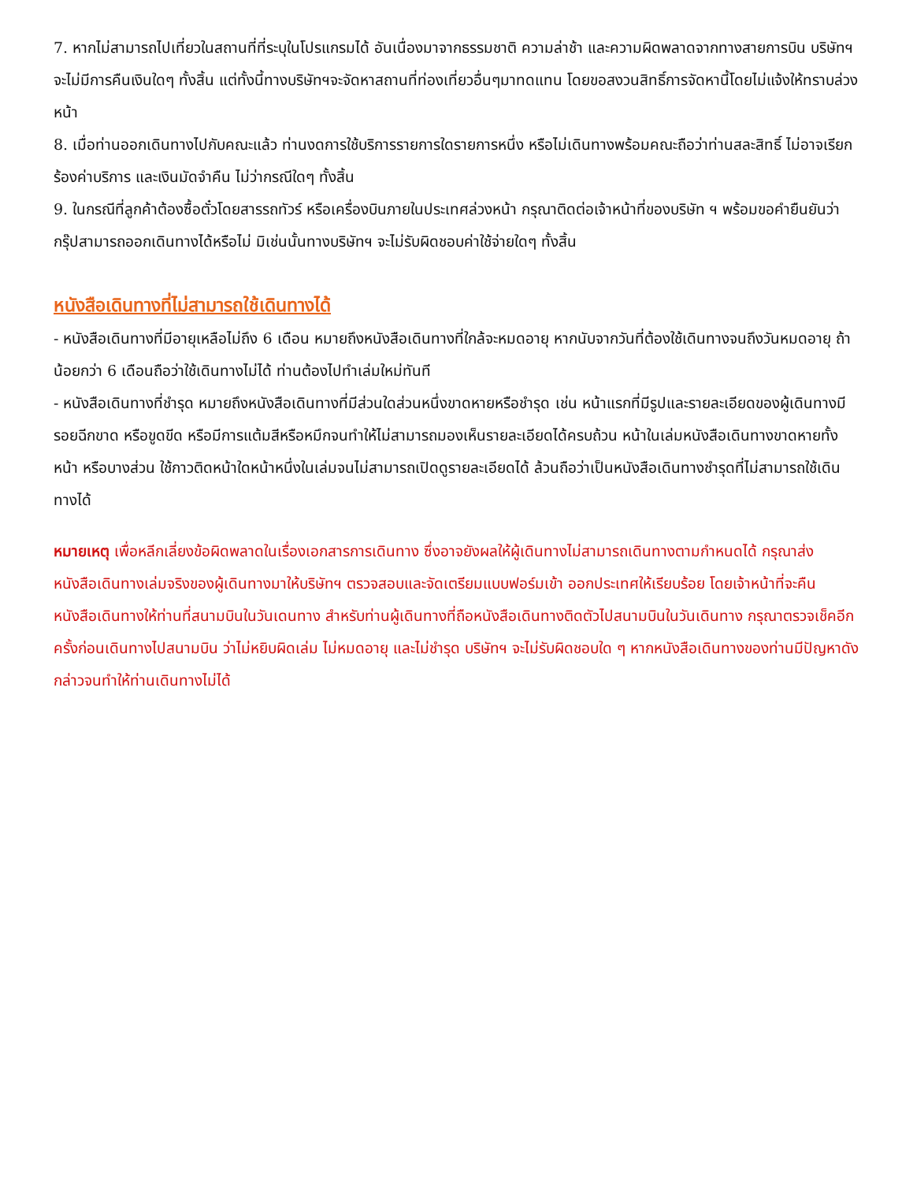7. หากไม่สามารถไปเที่ยวในสถานที่ที่ระบุในโปรแกรมได้ อันเนื่องมาจากธรรมชาติ ความล่าช้า และความผิดพลาดจากทางสายการบิน บริษัทฯ จะไม่มีการคืนเงินใดๆ ทั้งสิ้น แต่ทั้งนี้ทางบริษัทฯจะจัดหาสถานที่ท่องเที่ยวอื่นๆมาทดแทน โดยขอสงวนสิทธิ์การจัดหานี้โดยไม่แจ้งให้ทราบล่วงหน้า
8. เมื่อท่านออกเดินทางไปกับคณะแล้ว ท่านงดการใช้บริการรายการใดรายการหนึ่ง หรือไม่เดินทางพร้อมคณะถือว่าท่านสละสิทธิ์ ไม่อาจเรียกร้องค่าบริการ และเงินมัดจำคืน ไม่ว่ากรณีใดๆ ทั้งสิ้น
9. ในกรณีที่ลูกค้าต้องซื้อตั๋วโดยสารรถทัวร์ หรือเครื่องบินภายในประเทศล่วงหน้า กรุณาติดต่อเจ้าหน้าที่ของบริษัท ฯ พร้อมขอคำยืนยันว่ากรุ๊ปสามารถออกเดินทางได้หรือไม่ มิเช่นนั้นทางบริษัทฯ จะไม่รับผิดชอบค่าใช้จ่ายใดๆ ทั้งสิ้น
หนังสือเดินทางที่ไม่สามารถใช้เดินทางได้
- หนังสือเดินทางที่มีอายุเหลือไม่ถึง 6 เดือน หมายถึงหนังสือเดินทางที่ใกล้จะหมดอายุ หากนับจากวันที่ต้องใช้เดินทางจนถึงวันหมดอายุ ถ้าน้อยกว่า 6 เดือนถือว่าใช้เดินทางไม่ได้ ท่านต้องไปทำเล่มใหม่ทันที
- หนังสือเดินทางที่ชำรุด หมายถึงหนังสือเดินทางที่มีส่วนใดส่วนหนึ่งขาดหายหรือชำรุด เช่น หน้าแรกที่มีรูปและรายละเอียดของผู้เดินทางมีรอยฉีกขาด หรือขูดขีด หรือมีการแต้มสีหรือหมึกจนทำให้ไม่สามารถมองเห็นรายละเอียดได้ครบถ้วน หน้าในเล่มหนังสือเดินทางขาดหายทั้งหน้า หรือบางส่วน ใช้กาวติดหน้าใดหน้าหนึ่งในเล่มจนไม่สามารถเปิดดูรายละเอียดได้ ล้วนถือว่าเป็นหนังสือเดินทางชำรุดที่ไม่สามารถใช้เดินทางได้
หมายเหตุ เพื่อหลีกเลี่ยงข้อผิดพลาดในเรื่องเอกสารการเดินทาง ซึ่งอาจยังผลให้ผู้เดินทางไม่สามารถเดินทางตามกำหนดได้ กรุณาส่งหนังสือเดินทางเล่มจริงของผู้เดินทางมาให้บริษัทฯ ตรวจสอบและจัดเตรียมแบบฟอร์มเข้า ออกประเทศให้เรียบร้อย โดยเจ้าหน้าที่จะคืนหนังสือเดินทางให้ท่านที่สนามบินในวันเดนทาง สำหรับท่านผู้เดินทางที่ถือหนังสือเดินทางติดตัวไปสนามบินในวันเดินทาง กรุณาตรวจเช็คอีกครั้งก่อนเดินทางไปสนามบิน ว่าไม่หยิบผิดเล่ม ไม่หมดอายุ และไม่ชำรุด บริษัทฯ จะไม่รับผิดชอบใด ๆ หากหนังสือเดินทางของท่านมีปัญหาดังกล่าวจนทำให้ท่านเดินทางไม่ได้